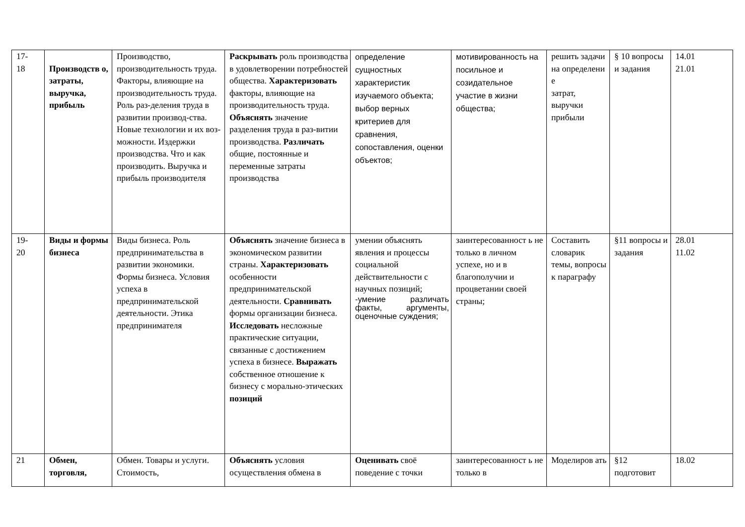| 17- 18 | Производств о, затраты, выручка, прибыль | Производство, производительность труда. Факторы, влияющие на производительность труда. Роль раз-деления труда в развитии производ-ства. Новые технологии и их воз-можности. Издержки производства. Что и как производить. Выручка и прибыль производителя | Раскрывать роль производства в удовлетворении потребностей общества. Характеризовать факторы, влияющие на производительность труда. Объяснять значение разделения труда в раз-витии производства. Различать общие, постоянные и переменные затраты производства | определение сущностных характеристик изучаемого объекта; выбор верных критериев для сравнения, сопоставления, оценки объектов; | мотивированность на посильное и созидательное участие в жизни общества; | решить задачи на определени е затрат, выручки прибыли | § 10 вопросы и задания | 14.01 21.01 |
| 19- 20 | Виды и формы бизнеса | Виды бизнеса. Роль предпринимательства в развитии экономики. Формы бизнеса. Условия успеха в предпринимательской деятельности. Этика предпринимателя | Объяснять значение бизнеса в экономическом развитии страны. Характеризовать особенности предпринимательской деятельности. Сравнивать формы организации бизнеса. Исследовать несложные практические ситуации, связанные с достижением успеха в бизнесе. Выражать собственное отношение к бизнесу с морально-этических позиций | умении объяснять явления и процессы социальной действительности с научных позиций; -умение различать факты, аргументы, оценочные суждения; | заинтересованност ь не только в личном успехе, но и в благополучии и процветании своей страны; | Составить словарик темы, вопросы к параграфу | §11 вопросы и задания | 28.01 11.02 |
| 21 | Обмен, торговля, | Обмен. Товары и услуги. Стоимость, | Объяснять условия осуществления обмена в | Оценивать своё поведение с точки | заинтересованност ь не только в | Моделиров ать | §12 подготовит | 18.02 |